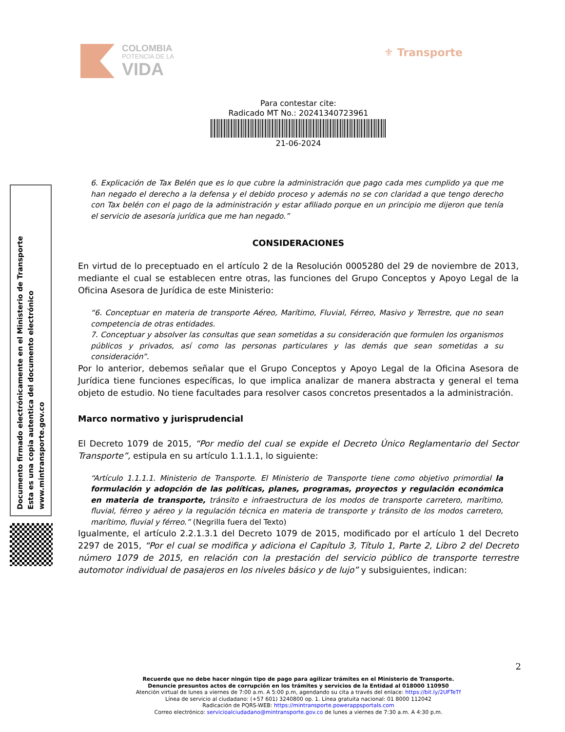COLOMBIA
POTENCIA DE LA
VIDA
⚜ Transporte
Para contestar cite:
Radicado MT No.: 20241340723961
21-06-2024
6. Explicación de Tax Belén que es lo que cubre la administración que pago cada mes cumplido ya que me han negado el derecho a la defensa y el debido proceso y además no se con claridad a que tengo derecho con Tax belén con el pago de la administración y estar afiliado porque en un principio me dijeron que tenía el servicio de asesoría jurídica que me han negado.”
CONSIDERACIONES
En virtud de lo preceptuado en el artículo 2 de la Resolución 0005280 del 29 de noviembre de 2013, mediante el cual se establecen entre otras, las funciones del Grupo Conceptos y Apoyo Legal de la Oficina Asesora de Jurídica de este Ministerio:
“6. Conceptuar en materia de transporte Aéreo, Marítimo, Fluvial, Férreo, Masivo y Terrestre, que no sean competencia de otras entidades.
7. Conceptuar y absolver las consultas que sean sometidas a su consideración que formulen los organismos públicos y privados, así como las personas particulares y las demás que sean sometidas a su consideración”.
Por lo anterior, debemos señalar que el Grupo Conceptos y Apoyo Legal de la Oficina Asesora de Jurídica tiene funciones específicas, lo que implica analizar de manera abstracta y general el tema objeto de estudio. No tiene facultades para resolver casos concretos presentados a la administración.
Marco normativo y jurisprudencial
El Decreto 1079 de 2015, “Por medio del cual se expide el Decreto Único Reglamentario del Sector Transporte”, estipula en su artículo 1.1.1.1, lo siguiente:
“Artículo 1.1.1.1. Ministerio de Transporte. El Ministerio de Transporte tiene como objetivo primordial la formulación y adopción de las políticas, planes, programas, proyectos y regulación económica en materia de transporte, tránsito e infraestructura de los modos de transporte carretero, marítimo, fluvial, férreo y aéreo y la regulación técnica en materia de transporte y tránsito de los modos carretero, marítimo, fluvial y férreo.” (Negrilla fuera del Texto)
Igualmente, el artículo 2.2.1.3.1 del Decreto 1079 de 2015, modificado por el artículo 1 del Decreto 2297 de 2015, “Por el cual se modifica y adiciona el Capítulo 3, Título 1, Parte 2, Libro 2 del Decreto número 1079 de 2015, en relación con la prestación del servicio público de transporte terrestre automotor individual de pasajeros en los niveles básico y de lujo” y subsiguientes, indican:
Documento firmado electrónicamente en el Ministerio de Transporte
Esta es una copia autentica del documento electrónico
www.mintransporte.gov.co
2
Recuerde que no debe hacer ningún tipo de pago para agilizar trámites en el Ministerio de Transporte.
Denuncie presuntos actos de corrupción en los trámites y servicios de la Entidad al 018000 110950
Atención virtual de lunes a viernes de 7:00 a.m. A 5:00 p.m, agendando su cita a través del enlace: https://bit.ly/2UFTeTf
Línea de servicio al ciudadano: (+57 601) 3240800 op. 1. Línea gratuita nacional: 01 8000 112042
Radicación de PQRS-WEB: https://mintransporte.powerappsportals.com
Correo electrónico: servicioalciudadano@mintransporte.gov.co de lunes a viernes de 7:30 a.m. A 4:30 p.m.